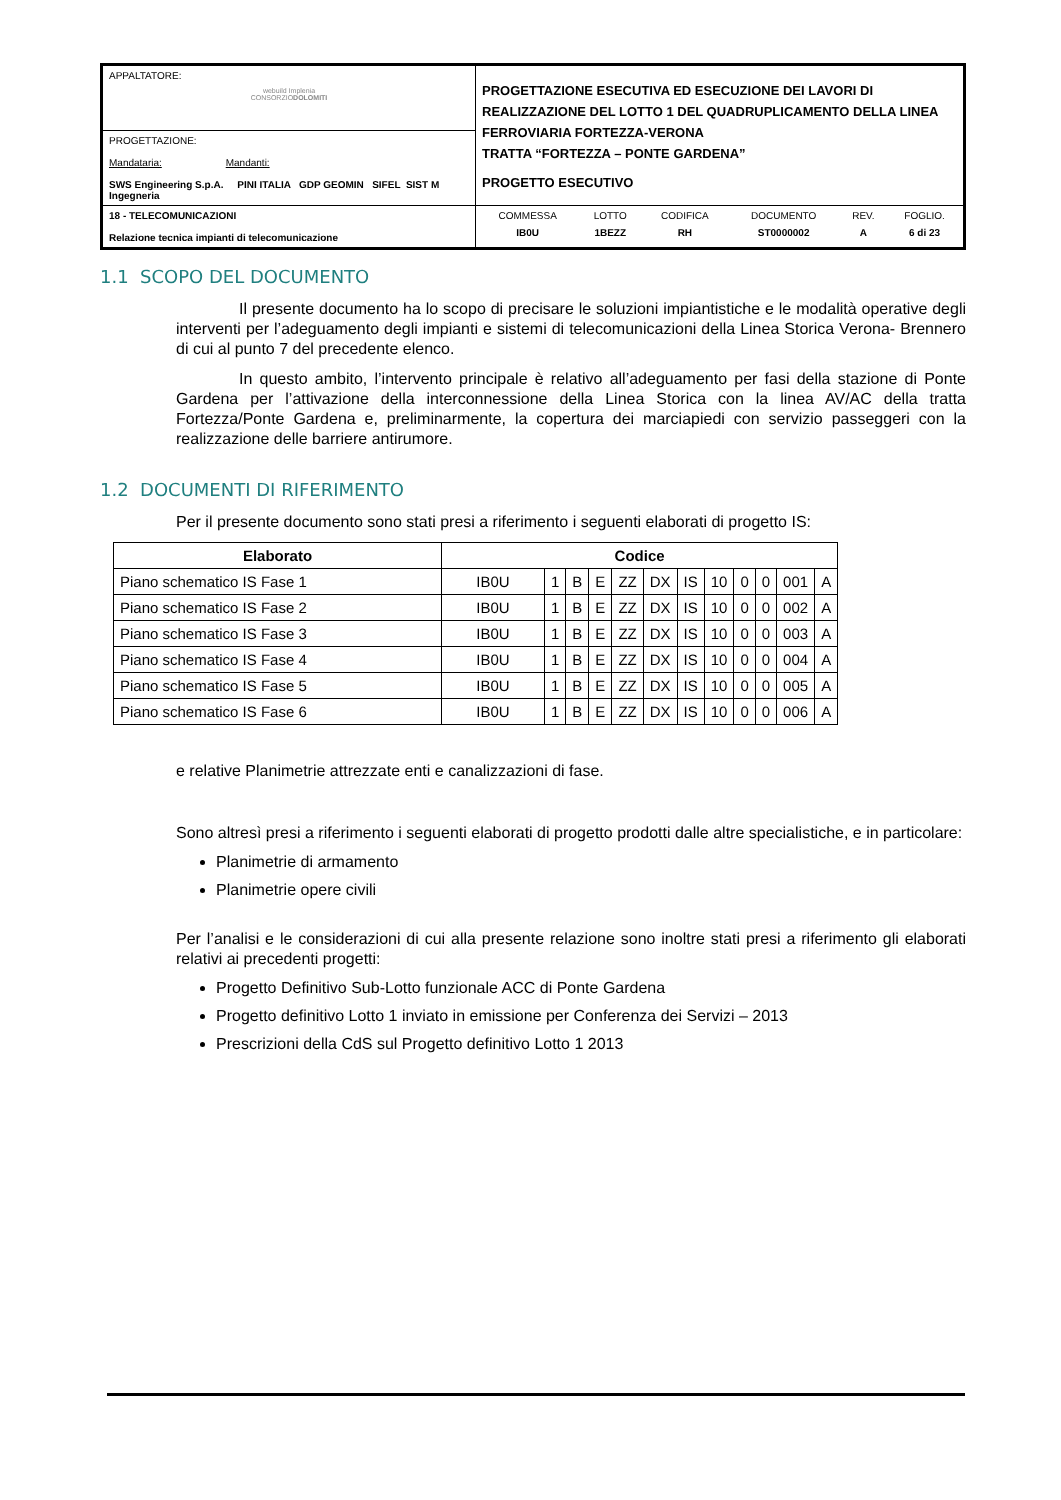| APPALTATORE: webuild Implenia CONSORZIO DOLOMITI | PROGETTAZIONE ESECUTIVA ED ESECUZIONE DEI LAVORI DI REALIZZAZIONE DEL LOTTO 1 DEL QUADRUPLICAMENTO DELLA LINEA FERROVIARIA FORTEZZA-VERONA TRATTA “FORTEZZA – PONTE GARDENA” PROGETTO ESECUTIVO |
| PROGETTAZIONE: Mandataria: Mandanti: SWS Engineering S.p.A. PINI ITALIA GDP GEOMIN SIFEL SIST M Ingegneria | |
| 18 - TELECOMUNICAZIONI Relazione tecnica impianti di telecomunicazione | / COMMESSA / LOTTO / CODIFICA / DOCUMENTO / REV. / FOGLIO. / / IB0U / 1BEZZ / RH / ST0000002 / A / 6 di 23 / |
1.1 SCOPO DEL DOCUMENTO
Il presente documento ha lo scopo di precisare le soluzioni impiantistiche e le modalità operative degli interventi per l’adeguamento degli impianti e sistemi di telecomunicazioni della Linea Storica Verona- Brennero di cui al punto 7 del precedente elenco.
In questo ambito, l’intervento principale è relativo all’adeguamento per fasi della stazione di Ponte Gardena per l’attivazione della interconnessione della Linea Storica con la linea AV/AC della tratta Fortezza/Ponte Gardena e, preliminarmente, la copertura dei marciapiedi con servizio passeggeri con la realizzazione delle barriere antirumore.
1.2 DOCUMENTI DI RIFERIMENTO
Per il presente documento sono stati presi a riferimento i seguenti elaborati di progetto IS:
| Elaborato | Codice | | | | | | | | | | | |
| --- | --- | --- | --- | --- | --- | --- | --- | --- | --- | --- | --- | --- |
| Piano schematico IS Fase 1 | IB0U | 1 | B | E | ZZ | DX | IS | 10 | 0 | 0 | 001 | A |
| Piano schematico IS Fase 2 | IB0U | 1 | B | E | ZZ | DX | IS | 10 | 0 | 0 | 002 | A |
| Piano schematico IS Fase 3 | IB0U | 1 | B | E | ZZ | DX | IS | 10 | 0 | 0 | 003 | A |
| Piano schematico IS Fase 4 | IB0U | 1 | B | E | ZZ | DX | IS | 10 | 0 | 0 | 004 | A |
| Piano schematico IS Fase 5 | IB0U | 1 | B | E | ZZ | DX | IS | 10 | 0 | 0 | 005 | A |
| Piano schematico IS Fase 6 | IB0U | 1 | B | E | ZZ | DX | IS | 10 | 0 | 0 | 006 | A |
e relative Planimetrie attrezzate enti e canalizzazioni di fase.
Sono altresì presi a riferimento i seguenti elaborati di progetto prodotti dalle altre specialistiche, e in particolare:
Planimetrie di armamento
Planimetrie opere civili
Per l’analisi e le considerazioni di cui alla presente relazione sono inoltre stati presi a riferimento gli elaborati relativi ai precedenti progetti:
Progetto Definitivo Sub-Lotto funzionale ACC di Ponte Gardena
Progetto definitivo Lotto 1 inviato in emissione per Conferenza dei Servizi – 2013
Prescrizioni della CdS sul Progetto definitivo Lotto 1 2013